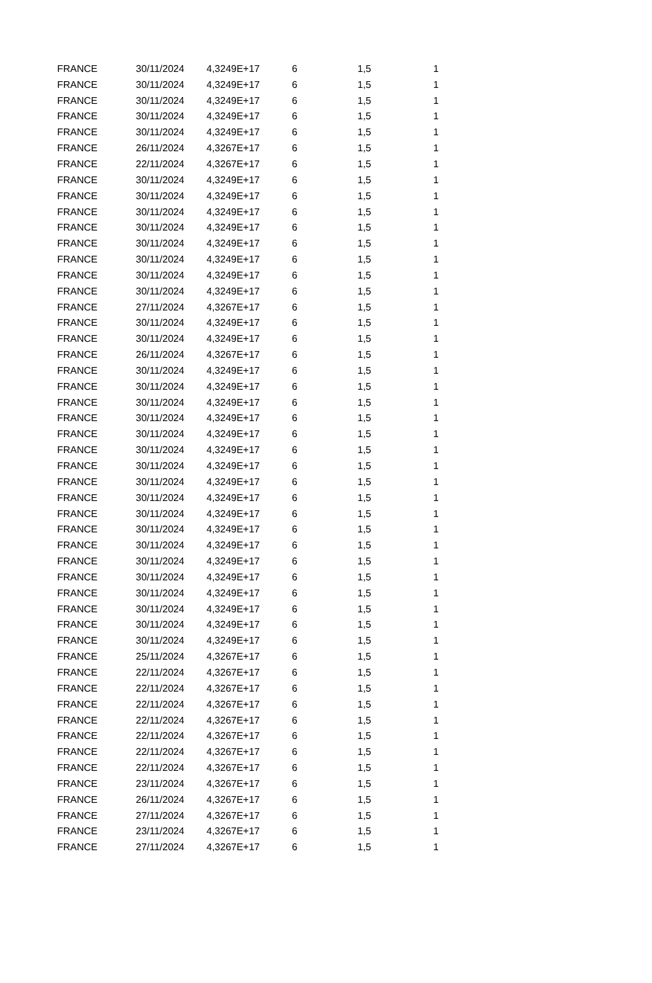| FRANCE | 30/11/2024 | 4,3249E+17 | 6 | 1,5 | 1 |
| FRANCE | 30/11/2024 | 4,3249E+17 | 6 | 1,5 | 1 |
| FRANCE | 30/11/2024 | 4,3249E+17 | 6 | 1,5 | 1 |
| FRANCE | 30/11/2024 | 4,3249E+17 | 6 | 1,5 | 1 |
| FRANCE | 30/11/2024 | 4,3249E+17 | 6 | 1,5 | 1 |
| FRANCE | 26/11/2024 | 4,3267E+17 | 6 | 1,5 | 1 |
| FRANCE | 22/11/2024 | 4,3267E+17 | 6 | 1,5 | 1 |
| FRANCE | 30/11/2024 | 4,3249E+17 | 6 | 1,5 | 1 |
| FRANCE | 30/11/2024 | 4,3249E+17 | 6 | 1,5 | 1 |
| FRANCE | 30/11/2024 | 4,3249E+17 | 6 | 1,5 | 1 |
| FRANCE | 30/11/2024 | 4,3249E+17 | 6 | 1,5 | 1 |
| FRANCE | 30/11/2024 | 4,3249E+17 | 6 | 1,5 | 1 |
| FRANCE | 30/11/2024 | 4,3249E+17 | 6 | 1,5 | 1 |
| FRANCE | 30/11/2024 | 4,3249E+17 | 6 | 1,5 | 1 |
| FRANCE | 30/11/2024 | 4,3249E+17 | 6 | 1,5 | 1 |
| FRANCE | 27/11/2024 | 4,3267E+17 | 6 | 1,5 | 1 |
| FRANCE | 30/11/2024 | 4,3249E+17 | 6 | 1,5 | 1 |
| FRANCE | 30/11/2024 | 4,3249E+17 | 6 | 1,5 | 1 |
| FRANCE | 26/11/2024 | 4,3267E+17 | 6 | 1,5 | 1 |
| FRANCE | 30/11/2024 | 4,3249E+17 | 6 | 1,5 | 1 |
| FRANCE | 30/11/2024 | 4,3249E+17 | 6 | 1,5 | 1 |
| FRANCE | 30/11/2024 | 4,3249E+17 | 6 | 1,5 | 1 |
| FRANCE | 30/11/2024 | 4,3249E+17 | 6 | 1,5 | 1 |
| FRANCE | 30/11/2024 | 4,3249E+17 | 6 | 1,5 | 1 |
| FRANCE | 30/11/2024 | 4,3249E+17 | 6 | 1,5 | 1 |
| FRANCE | 30/11/2024 | 4,3249E+17 | 6 | 1,5 | 1 |
| FRANCE | 30/11/2024 | 4,3249E+17 | 6 | 1,5 | 1 |
| FRANCE | 30/11/2024 | 4,3249E+17 | 6 | 1,5 | 1 |
| FRANCE | 30/11/2024 | 4,3249E+17 | 6 | 1,5 | 1 |
| FRANCE | 30/11/2024 | 4,3249E+17 | 6 | 1,5 | 1 |
| FRANCE | 30/11/2024 | 4,3249E+17 | 6 | 1,5 | 1 |
| FRANCE | 30/11/2024 | 4,3249E+17 | 6 | 1,5 | 1 |
| FRANCE | 30/11/2024 | 4,3249E+17 | 6 | 1,5 | 1 |
| FRANCE | 30/11/2024 | 4,3249E+17 | 6 | 1,5 | 1 |
| FRANCE | 30/11/2024 | 4,3249E+17 | 6 | 1,5 | 1 |
| FRANCE | 30/11/2024 | 4,3249E+17 | 6 | 1,5 | 1 |
| FRANCE | 30/11/2024 | 4,3249E+17 | 6 | 1,5 | 1 |
| FRANCE | 25/11/2024 | 4,3267E+17 | 6 | 1,5 | 1 |
| FRANCE | 22/11/2024 | 4,3267E+17 | 6 | 1,5 | 1 |
| FRANCE | 22/11/2024 | 4,3267E+17 | 6 | 1,5 | 1 |
| FRANCE | 22/11/2024 | 4,3267E+17 | 6 | 1,5 | 1 |
| FRANCE | 22/11/2024 | 4,3267E+17 | 6 | 1,5 | 1 |
| FRANCE | 22/11/2024 | 4,3267E+17 | 6 | 1,5 | 1 |
| FRANCE | 22/11/2024 | 4,3267E+17 | 6 | 1,5 | 1 |
| FRANCE | 22/11/2024 | 4,3267E+17 | 6 | 1,5 | 1 |
| FRANCE | 23/11/2024 | 4,3267E+17 | 6 | 1,5 | 1 |
| FRANCE | 26/11/2024 | 4,3267E+17 | 6 | 1,5 | 1 |
| FRANCE | 27/11/2024 | 4,3267E+17 | 6 | 1,5 | 1 |
| FRANCE | 23/11/2024 | 4,3267E+17 | 6 | 1,5 | 1 |
| FRANCE | 27/11/2024 | 4,3267E+17 | 6 | 1,5 | 1 |